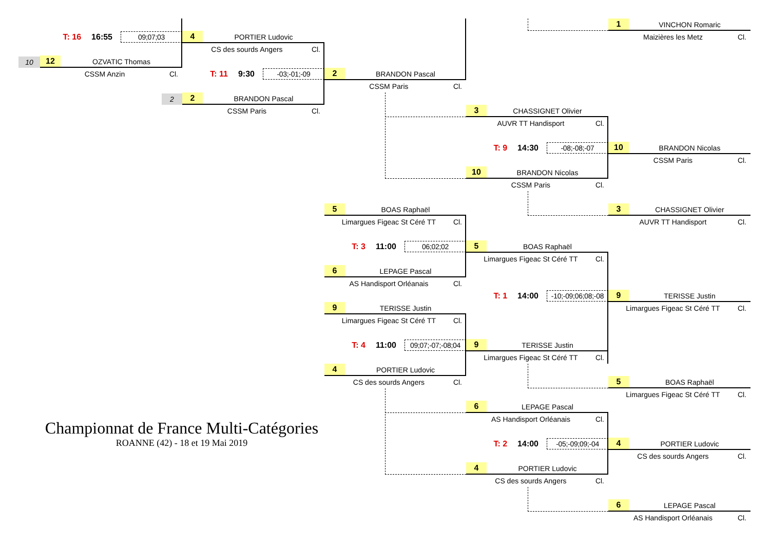1 VINCHON Romaric
T: 16 16:55 09;07;03
4 PORTIER Ludovic
Maizières les Metz Cl.
CS des sourds Angers Cl.
10
12 OZVATIC Thomas
CSSM Anzin Cl.
T: 11 9:30 -03;-01;-09
2 BRANDON Pascal
CSSM Paris Cl.
2
2 BRANDON Pascal
CSSM Paris Cl.
3 CHASSIGNET Olivier
AUVR TT Handisport Cl.
T: 9 14:30 -08;-08;-07
10 BRANDON Nicolas
CSSM Paris Cl.
10 BRANDON Nicolas
CSSM Paris Cl.
5 BOAS Raphaël
3 CHASSIGNET Olivier
Limargues Figeac St Céré TT Cl.
AUVR TT Handisport Cl.
T: 3 11:00 06;02;02
5 BOAS Raphaël
Limargues Figeac St Céré TT Cl.
6 LEPAGE Pascal
AS Handisport Orléanais Cl.
T: 1 14:00 -10;-09;06;08;-08
9 TERISSE Justin
9 TERISSE Justin
Limargues Figeac St Céré TT Cl.
Limargues Figeac St Céré TT Cl.
T: 4 11:00 09;07;-07;-08;04
9 TERISSE Justin
Limargues Figeac St Céré TT Cl.
4 PORTIER Ludovic
CS des sourds Angers Cl.
5 BOAS Raphaël
Limargues Figeac St Céré TT Cl.
6 LEPAGE Pascal
AS Handisport Orléanais Cl.
Championnat de France Multi-Catégories
ROANNE (42) - 18 et 19 Mai 2019
T: 2 14:00 -05;-09;09;-04
4 PORTIER Ludovic
CS des sourds Angers Cl.
4 PORTIER Ludovic
CS des sourds Angers Cl.
6 LEPAGE Pascal
AS Handisport Orléanais Cl.